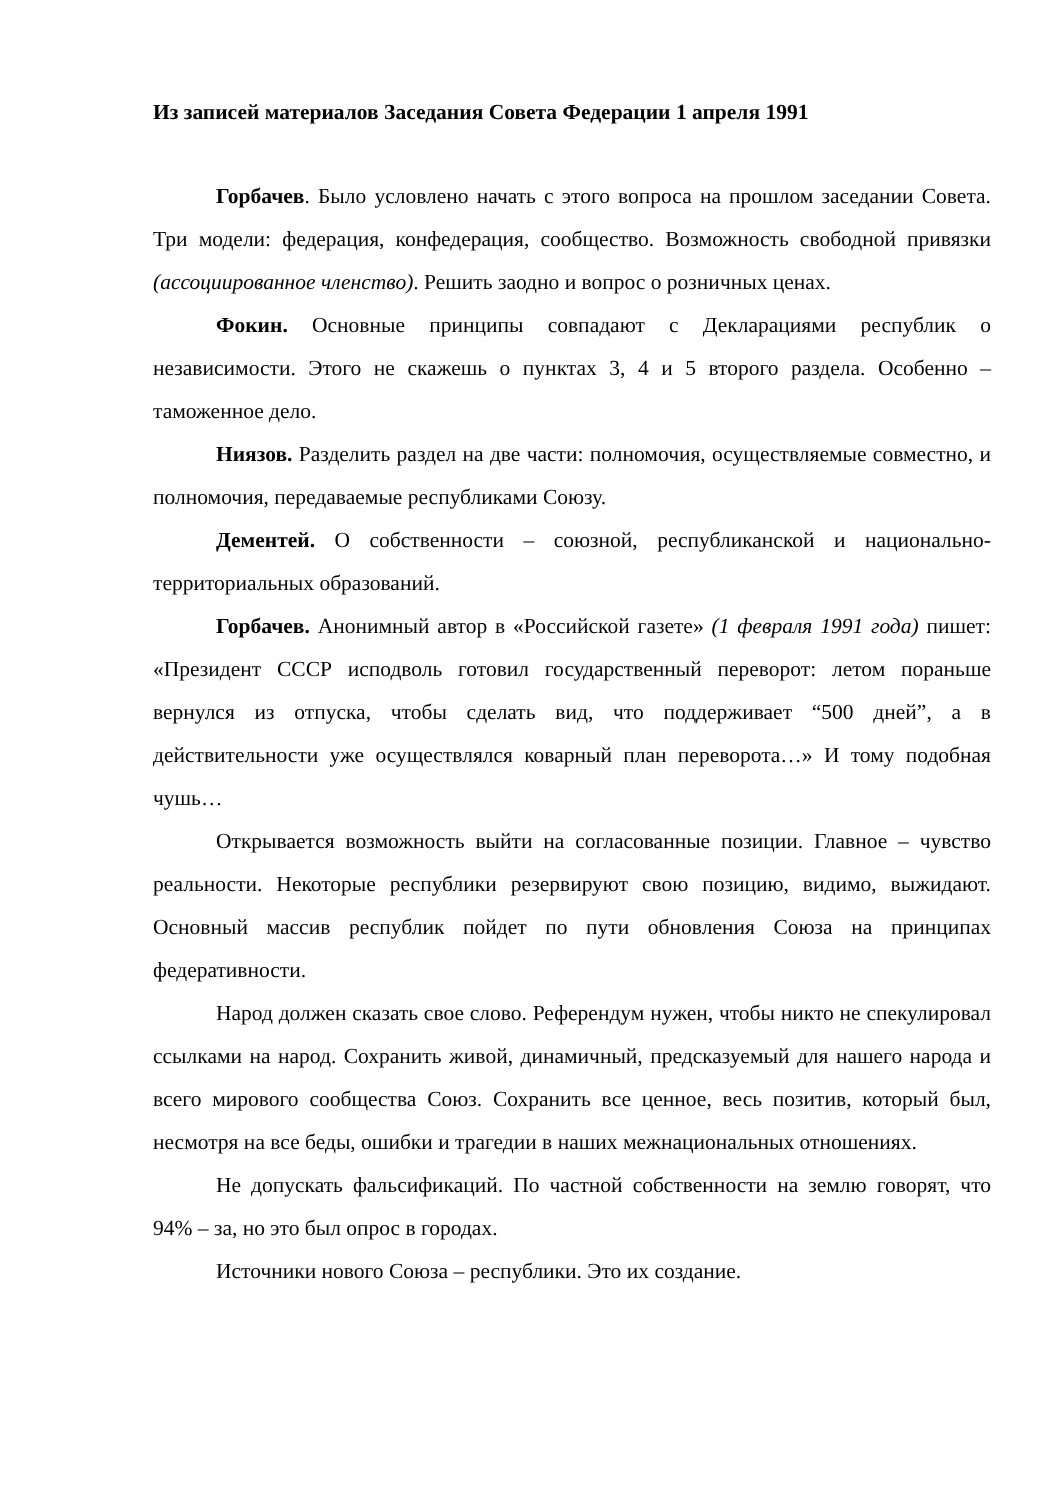Из записей материалов Заседания Совета Федерации 1 апреля 1991
Горбачев. Было условлено начать с этого вопроса на прошлом заседании Совета. Три модели: федерация, конфедерация, сообщество. Возможность свободной привязки (ассоциированное членство). Решить заодно и вопрос о розничных ценах.
Фокин. Основные принципы совпадают с Декларациями республик о независимости. Этого не скажешь о пунктах 3, 4 и 5 второго раздела. Особенно – таможенное дело.
Ниязов. Разделить раздел на две части: полномочия, осуществляемые совместно, и полномочия, передаваемые республиками Союзу.
Дементей. О собственности – союзной, республиканской и национально-территориальных образований.
Горбачев. Анонимный автор в «Российской газете» (1 февраля 1991 года) пишет: «Президент СССР исподволь готовил государственный переворот: летом пораньше вернулся из отпуска, чтобы сделать вид, что поддерживает “500 дней”, а в действительности уже осуществлялся коварный план переворота…» И тому подобная чушь…
Открывается возможность выйти на согласованные позиции. Главное – чувство реальности. Некоторые республики резервируют свою позицию, видимо, выжидают. Основный массив республик пойдет по пути обновления Союза на принципах федеративности.
Народ должен сказать свое слово. Референдум нужен, чтобы никто не спекулировал ссылками на народ. Сохранить живой, динамичный, предсказуемый для нашего народа и всего мирового сообщества Союз. Сохранить все ценное, весь позитив, который был, несмотря на все беды, ошибки и трагедии в наших межнациональных отношениях.
Не допускать фальсификаций. По частной собственности на землю говорят, что 94% – за, но это был опрос в городах.
Источники нового Союза – республики. Это их создание.